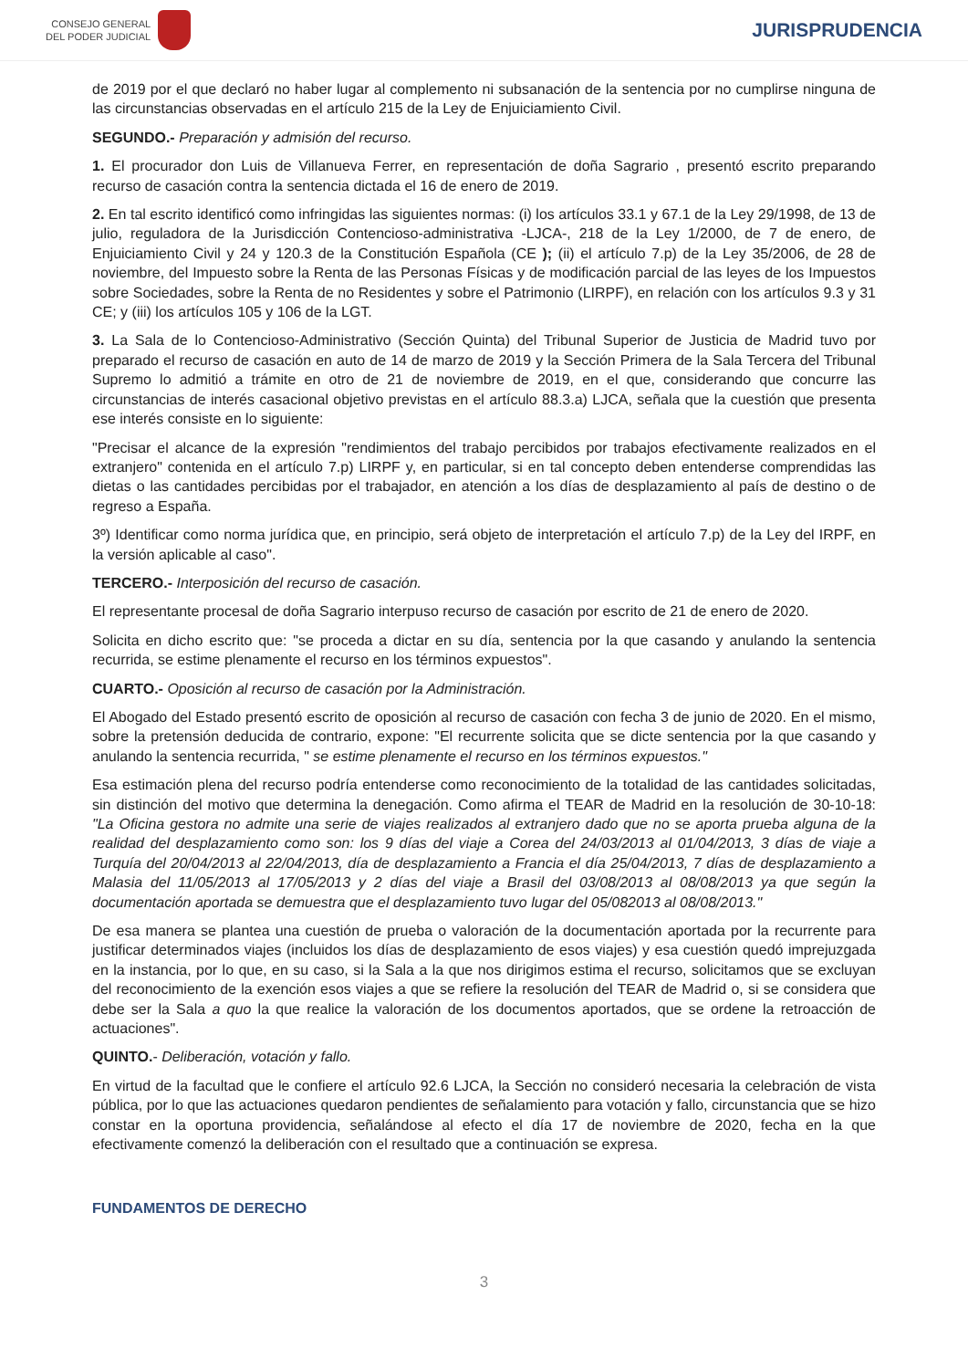CONSEJO GENERAL
DEL PODER JUDICIAL
JURISPRUDENCIA
de 2019 por el que declaró no haber lugar al complemento ni subsanación de la sentencia por no cumplirse ninguna de las circunstancias observadas en el artículo 215 de la Ley de Enjuiciamiento Civil.
SEGUNDO.- Preparación y admisión del recurso.
1. El procurador don Luis de Villanueva Ferrer, en representación de doña Sagrario , presentó escrito preparando recurso de casación contra la sentencia dictada el 16 de enero de 2019.
2. En tal escrito identificó como infringidas las siguientes normas: (i) los artículos 33.1 y 67.1 de la Ley 29/1998, de 13 de julio, reguladora de la Jurisdicción Contencioso-administrativa -LJCA-, 218 de la Ley 1/2000, de 7 de enero, de Enjuiciamiento Civil y 24 y 120.3 de la Constitución Española (CE ); (ii) el artículo 7.p) de la Ley 35/2006, de 28 de noviembre, del Impuesto sobre la Renta de las Personas Físicas y de modificación parcial de las leyes de los Impuestos sobre Sociedades, sobre la Renta de no Residentes y sobre el Patrimonio (LIRPF), en relación con los artículos 9.3 y 31 CE; y (iii) los artículos 105 y 106 de la LGT.
3. La Sala de lo Contencioso-Administrativo (Sección Quinta) del Tribunal Superior de Justicia de Madrid tuvo por preparado el recurso de casación en auto de 14 de marzo de 2019 y la Sección Primera de la Sala Tercera del Tribunal Supremo lo admitió a trámite en otro de 21 de noviembre de 2019, en el que, considerando que concurre las circunstancias de interés casacional objetivo previstas en el artículo 88.3.a) LJCA, señala que la cuestión que presenta ese interés consiste en lo siguiente:
"Precisar el alcance de la expresión "rendimientos del trabajo percibidos por trabajos efectivamente realizados en el extranjero" contenida en el artículo 7.p) LIRPF y, en particular, si en tal concepto deben entenderse comprendidas las dietas o las cantidades percibidas por el trabajador, en atención a los días de desplazamiento al país de destino o de regreso a España.
3º) Identificar como norma jurídica que, en principio, será objeto de interpretación el artículo 7.p) de la Ley del IRPF, en la versión aplicable al caso".
TERCERO.- Interposición del recurso de casación.
El representante procesal de doña Sagrario interpuso recurso de casación por escrito de 21 de enero de 2020.
Solicita en dicho escrito que: "se proceda a dictar en su día, sentencia por la que casando y anulando la sentencia recurrida, se estime plenamente el recurso en los términos expuestos".
CUARTO.- Oposición al recurso de casación por la Administración.
El Abogado del Estado presentó escrito de oposición al recurso de casación con fecha 3 de junio de 2020. En el mismo, sobre la pretensión deducida de contrario, expone: "El recurrente solicita que se dicte sentencia por la que casando y anulando la sentencia recurrida, " se estime plenamente el recurso en los términos expuestos."
Esa estimación plena del recurso podría entenderse como reconocimiento de la totalidad de las cantidades solicitadas, sin distinción del motivo que determina la denegación. Como afirma el TEAR de Madrid en la resolución de 30-10-18: "La Oficina gestora no admite una serie de viajes realizados al extranjero dado que no se aporta prueba alguna de la realidad del desplazamiento como son: los 9 días del viaje a Corea del 24/03/2013 al 01/04/2013, 3 días de viaje a Turquía del 20/04/2013 al 22/04/2013, día de desplazamiento a Francia el día 25/04/2013, 7 días de desplazamiento a Malasia del 11/05/2013 al 17/05/2013 y 2 días del viaje a Brasil del 03/08/2013 al 08/08/2013 ya que según la documentación aportada se demuestra que el desplazamiento tuvo lugar del 05/082013 al 08/08/2013."
De esa manera se plantea una cuestión de prueba o valoración de la documentación aportada por la recurrente para justificar determinados viajes (incluidos los días de desplazamiento de esos viajes) y esa cuestión quedó imprejuzgada en la instancia, por lo que, en su caso, si la Sala a la que nos dirigimos estima el recurso, solicitamos que se excluyan del reconocimiento de la exención esos viajes a que se refiere la resolución del TEAR de Madrid o, si se considera que debe ser la Sala a quo la que realice la valoración de los documentos aportados, que se ordene la retroacción de actuaciones".
QUINTO.- Deliberación, votación y fallo.
En virtud de la facultad que le confiere el artículo 92.6 LJCA, la Sección no consideró necesaria la celebración de vista pública, por lo que las actuaciones quedaron pendientes de señalamiento para votación y fallo, circunstancia que se hizo constar en la oportuna providencia, señalándose al efecto el día 17 de noviembre de 2020, fecha en la que efectivamente comenzó la deliberación con el resultado que a continuación se expresa.
FUNDAMENTOS DE DERECHO
3